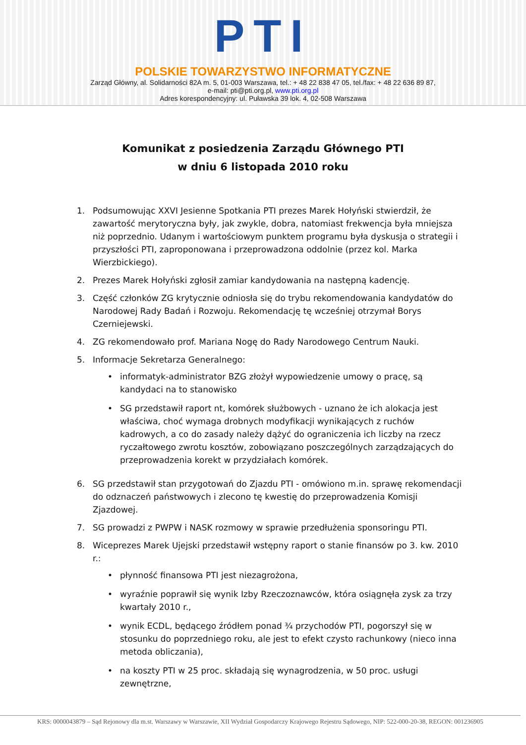PTI
POLSKIE TOWARZYSTWO INFORMATYCZNE
Zarząd Główny, al. Solidarności 82A m. 5, 01-003 Warszawa, tel.: + 48 22 838 47 05, tel./fax: + 48 22 636 89 87,
e-mail: pti@pti.org.pl, www.pti.org.pl
Adres korespondencyjny: ul. Puławska 39 lok. 4, 02-508 Warszawa
Komunikat z posiedzenia Zarządu Głównego PTI
w dniu 6 listopada 2010 roku
1. Podsumowując XXVI Jesienne Spotkania PTI prezes Marek Hołyński stwierdził, że zawartość merytoryczna były, jak zwykle, dobra, natomiast frekwencja była mniejsza niż poprzednio. Udanym i wartościowym punktem programu była dyskusja o strategii i przyszłości PTI, zaproponowana i przeprowadzona oddolnie (przez kol. Marka Wierzbickiego).
2. Prezes Marek Hołyński zgłosił zamiar kandydowania na następną kadencję.
3. Część członków ZG krytycznie odniosła się do trybu rekomendowania kandydatów do Narodowej Rady Badań i Rozwoju. Rekomendację tę wcześniej otrzymał Borys Czerniejewski.
4. ZG rekomendowało prof. Mariana Nogę do Rady Narodowego Centrum Nauki.
5. Informacje Sekretarza Generalnego:
• informatyk-administrator BZG złożył wypowiedzenie umowy o pracę, są kandydaci na to stanowisko
• SG przedstawił raport nt, komórek służbowych - uznano że ich alokacja jest właściwa, choć wymaga drobnych modyfikacji wynikających z ruchów kadrowych, a co do zasady należy dążyć do ograniczenia ich liczby na rzecz ryczałtowego zwrotu kosztów, zobowiązano poszczególnych zarządzających do przeprowadzenia korekt w przydziałach komórek.
6. SG przedstawił stan przygotowań do Zjazdu PTI - omówiono m.in. sprawę rekomendacji do odznaczeń państwowych i zlecono tę kwestię do przeprowadzenia Komisji Zjazdowej.
7. SG prowadzi z PWPW i NASK rozmowy w sprawie przedłużenia sponsoringu PTI.
8. Wiceprezes Marek Ujejski przedstawił wstępny raport o stanie finansów po 3. kw. 2010 r.:
• płynność finansowa PTI jest niezagrożona,
• wyraźnie poprawił się wynik Izby Rzeczoznawców, która osiągnęła zysk za trzy kwartały 2010 r.,
• wynik ECDL, będącego źródłem ponad ¾ przychodów PTI, pogorszył się w stosunku do poprzedniego roku, ale jest to efekt czysto rachunkowy (nieco inna metoda obliczania),
• na koszty PTI w 25 proc. składają się wynagrodzenia, w 50 proc. usługi zewnętrzne,
KRS: 0000043879 – Sąd Rejonowy dla m.st. Warszawy w Warszawie, XII Wydział Gospodarczy Krajowego Rejestru Sądowego, NIP: 522-000-20-38, REGON: 001236905